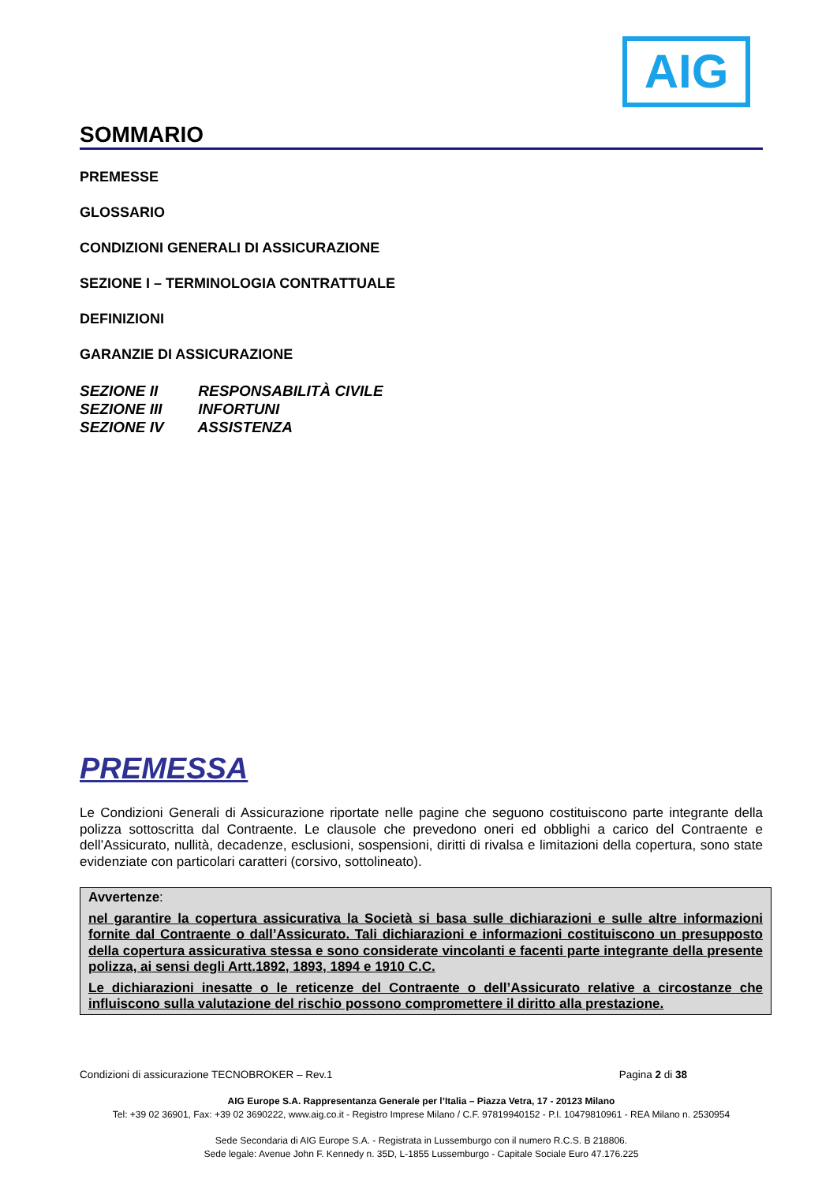AIG
SOMMARIO
PREMESSE
GLOSSARIO
CONDIZIONI GENERALI DI ASSICURAZIONE
SEZIONE I – TERMINOLOGIA CONTRATTUALE
DEFINIZIONI
GARANZIE DI ASSICURAZIONE
SEZIONE II RESPONSABILITÀ CIVILE
SEZIONE III INFORTUNI
SEZIONE IV ASSISTENZA
PREMESSA
Le Condizioni Generali di Assicurazione riportate nelle pagine che seguono costituiscono parte integrante della polizza sottoscritta dal Contraente. Le clausole che prevedono oneri ed obblighi a carico del Contraente e dell’Assicurato, nullità, decadenze, esclusioni, sospensioni, diritti di rivalsa e limitazioni della copertura, sono state evidenziate con particolari caratteri (corsivo, sottolineato).
Avvertenze:
nel garantire la copertura assicurativa la Società si basa sulle dichiarazioni e sulle altre informazioni fornite dal Contraente o dall’Assicurato. Tali dichiarazioni e informazioni costituiscono un presupposto della copertura assicurativa stessa e sono considerate vincolanti e facenti parte integrante della presente polizza, ai sensi degli Artt.1892, 1893, 1894 e 1910 C.C.
Le dichiarazioni inesatte o le reticenze del Contraente o dell’Assicurato relative a circostanze che influiscono sulla valutazione del rischio possono compromettere il diritto alla prestazione.
Condizioni di assicurazione TECNOBROKER – Rev.1 Pagina 2 di 38
AIG Europe S.A. Rappresentanza Generale per l’Italia – Piazza Vetra, 17 - 20123 Milano
Tel: +39 02 36901, Fax: +39 02 3690222, www.aig.co.it - Registro Imprese Milano / C.F. 97819940152 - P.I. 10479810961 - REA Milano n. 2530954
Sede Secondaria di AIG Europe S.A. - Registrata in Lussemburgo con il numero R.C.S. B 218806.
Sede legale: Avenue John F. Kennedy n. 35D, L-1855 Lussemburgo - Capitale Sociale Euro 47.176.225